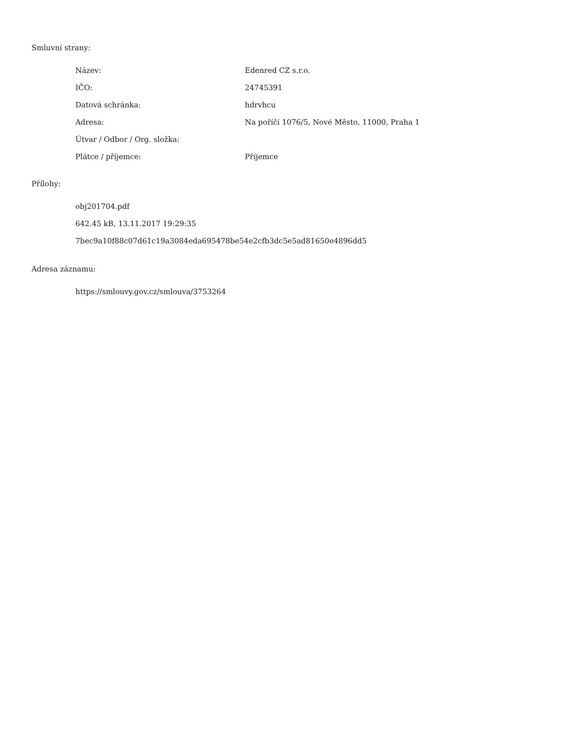Smluvní strany:
| Název: | Edenred CZ s.r.o. |
| IČO: | 24745391 |
| Datová schránka: | hdrvhcu |
| Adresa: | Na poříčí 1076/5, Nové Město, 11000, Praha 1 |
| Útvar / Odbor / Org. složka: | |
| Plátce / příjemce: | Příjemce |
Přílohy:
obj201704.pdf
642.45 kB, 13.11.2017 19:29:35
7bec9a10f88c07d61c19a3084eda695478be54e2cfb3dc5e5ad81650e4896dd5
Adresa záznamu:
https://smlouvy.gov.cz/smlouva/3753264